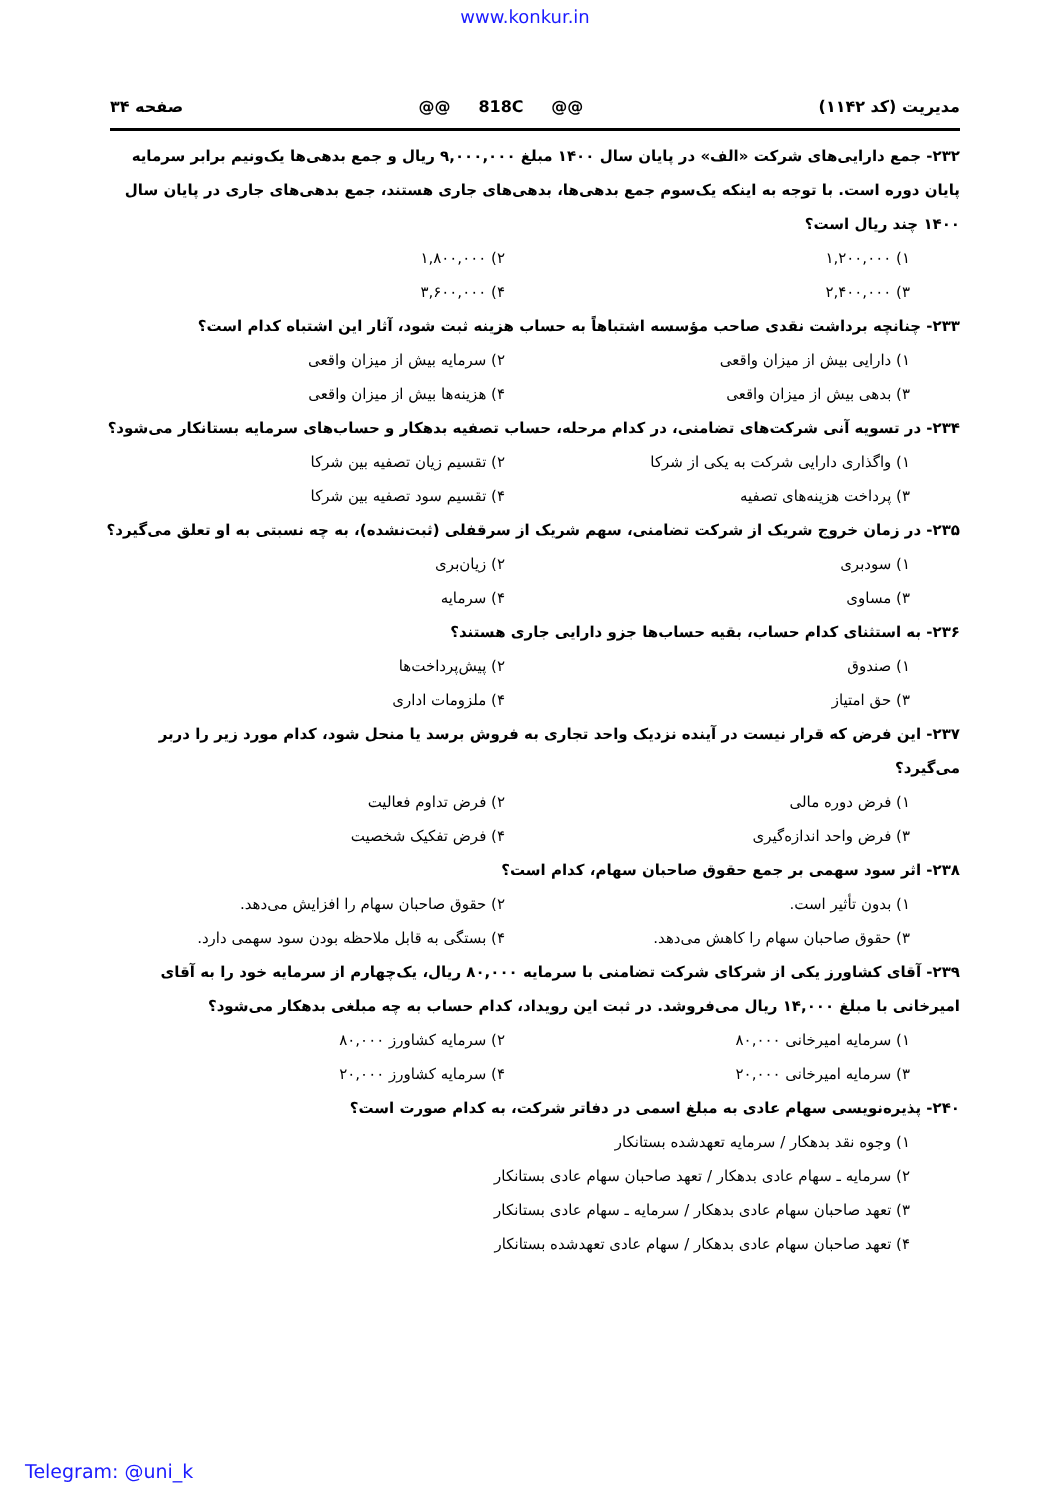www.konkur.in
مدیریت (کد ۱۱۴۲) @@ 818C @@ صفحه ۳۴
۲۳۲- جمع دارایی‌های شرکت «الف» در پایان سال ۱۴۰۰ مبلغ ۹,۰۰۰,۰۰۰ ریال و جمع بدهی‌ها یک‌ونیم برابر سرمایه پایان دوره است. با توجه به اینکه یک‌سوم جمع بدهی‌ها، بدهی‌های جاری هستند، جمع بدهی‌های جاری در پایان سال ۱۴۰۰ چند ریال است؟
۱) ۱,۲۰۰,۰۰۰ ۲) ۱,۸۰۰,۰۰۰ ۳) ۲,۴۰۰,۰۰۰ ۴) ۳,۶۰۰,۰۰۰
۲۳۳- چنانچه برداشت نقدی صاحب مؤسسه اشتباهاً به حساب هزینه ثبت شود، آثار این اشتباه کدام است؟
۱) دارایی بیش از میزان واقعی ۲) سرمایه بیش از میزان واقعی ۳) بدهی بیش از میزان واقعی ۴) هزینه‌ها بیش از میزان واقعی
۲۳۴- در تسویه آنی شرکت‌های تضامنی، در کدام مرحله، حساب تصفیه بدهکار و حساب‌های سرمایه بستانکار می‌شود؟
۱) واگذاری دارایی شرکت به یکی از شرکا ۲) تقسیم زیان تصفیه بین شرکا ۳) پرداخت هزینه‌های تصفیه ۴) تقسیم سود تصفیه بین شرکا
۲۳۵- در زمان خروج شریک از شرکت تضامنی، سهم شریک از سرقفلی (ثبت‌نشده)، به چه نسبتی به او تعلق می‌گیرد؟
۱) سودبری ۲) زیان‌بری ۳) مساوی ۴) سرمایه
۲۳۶- به استثنای کدام حساب، بقیه حساب‌ها جزو دارایی جاری هستند؟
۱) صندوق ۲) پیش‌پرداخت‌ها ۳) حق امتیاز ۴) ملزومات اداری
۲۳۷- این فرض که قرار نیست در آینده نزدیک واحد تجاری به فروش برسد یا منحل شود، کدام مورد زیر را دربر می‌گیرد؟
۱) فرض دوره مالی ۲) فرض تداوم فعالیت ۳) فرض واحد اندازه‌گیری ۴) فرض تفکیک شخصیت
۲۳۸- اثر سود سهمی بر جمع حقوق صاحبان سهام، کدام است؟
۱) بدون تأثیر است. ۲) حقوق صاحبان سهام را افزایش می‌دهد. ۳) حقوق صاحبان سهام را کاهش می‌دهد. ۴) بستگی به قابل ملاحظه بودن سود سهمی دارد.
۲۳۹- آقای کشاورز یکی از شرکای شرکت تضامنی با سرمایه ۸۰,۰۰۰ ریال، یک‌چهارم از سرمایه خود را به آقای امیرخانی با مبلغ ۱۴,۰۰۰ ریال می‌فروشد. در ثبت این رویداد، کدام حساب به چه مبلغی بدهکار می‌شود؟
۱) سرمایه امیرخانی ۸۰,۰۰۰ ۲) سرمایه کشاورز ۸۰,۰۰۰ ۳) سرمایه امیرخانی ۲۰,۰۰۰ ۴) سرمایه کشاورز ۲۰,۰۰۰
۲۴۰- پذیره‌نویسی سهام عادی به مبلغ اسمی در دفاتر شرکت، به کدام صورت است؟
۱) وجوه نقد بدهکار / سرمایه تعهدشده بستانکار
۲) سرمایه ـ سهام عادی بدهکار / تعهد صاحبان سهام عادی بستانکار
۳) تعهد صاحبان سهام عادی بدهکار / سرمایه ـ سهام عادی بستانکار
۴) تعهد صاحبان سهام عادی بدهکار / سهام عادی تعهدشده بستانکار
Telegram: @uni_k